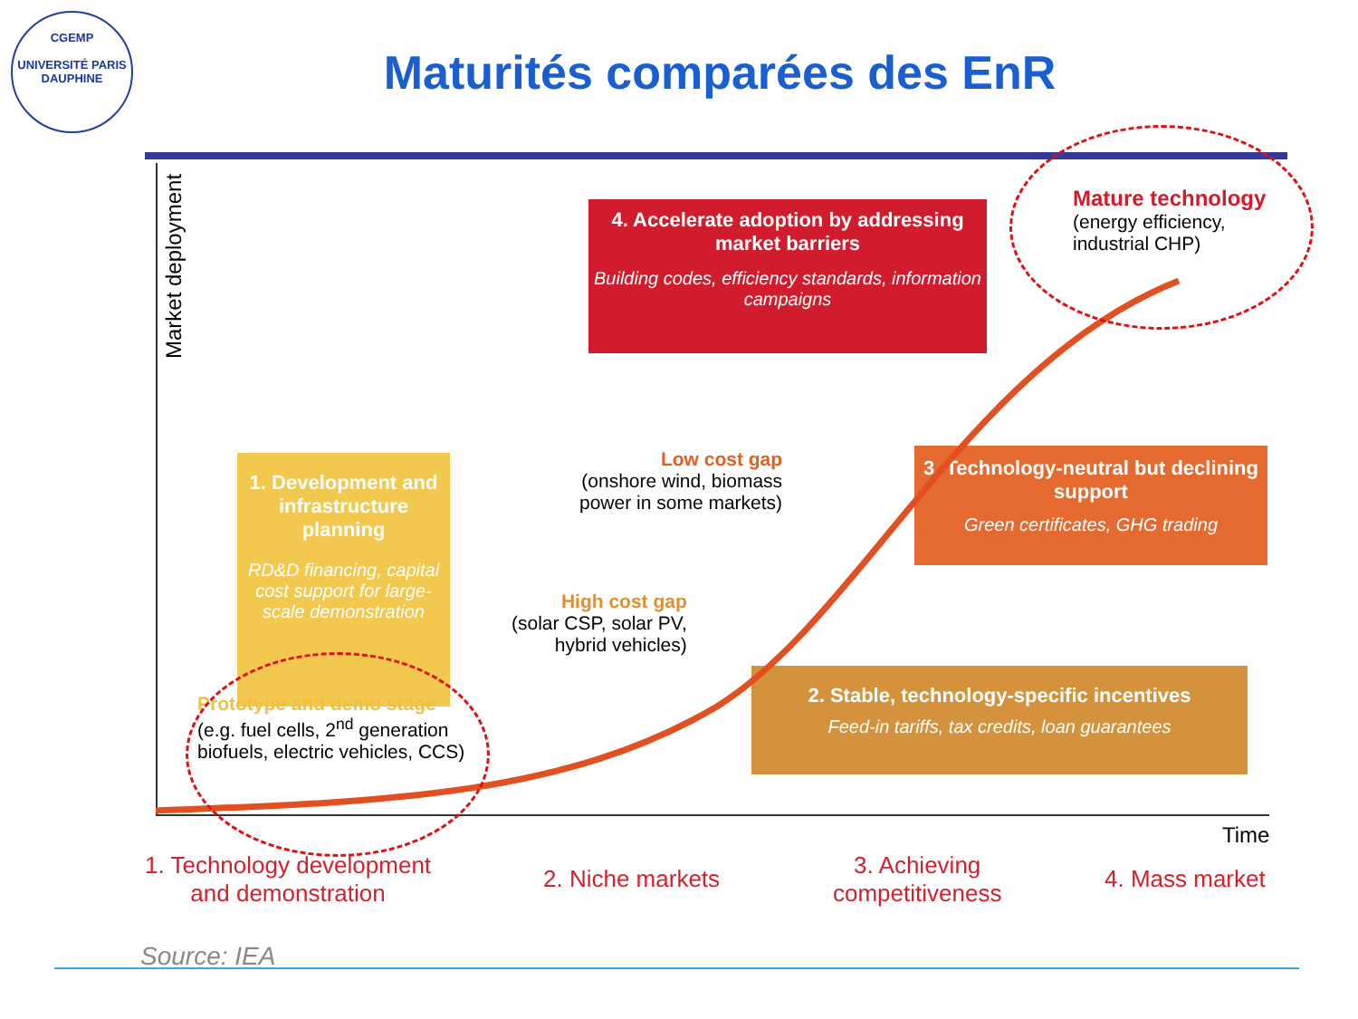CGEMP
UNIVERSITÉ PARIS DAUPHINE
Maturités comparées des EnR
Market deployment
4. Accelerate adoption by addressing market barriers
Building codes, efficiency standards, information campaigns
Mature technology
(energy efficiency,
industrial CHP)
1. Development and infrastructure planning
RD&D financing, capital cost support for large-scale demonstration
Low cost gap
(onshore wind, biomass
power in some markets)
3. Technology-neutral but declining support
Green certificates, GHG trading
High cost gap
(solar CSP, solar PV,
hybrid vehicles)
Prototype and demo stage
(e.g. fuel cells, 2<sup>nd</sup> generation
biofuels, electric vehicles, CCS)
2. Stable, technology-specific incentives
Feed-in tariffs, tax credits, loan guarantees
Time
1. Technology development
and demonstration
2. Niche markets
3. Achieving
competitiveness
4. Mass market
Source: IEA